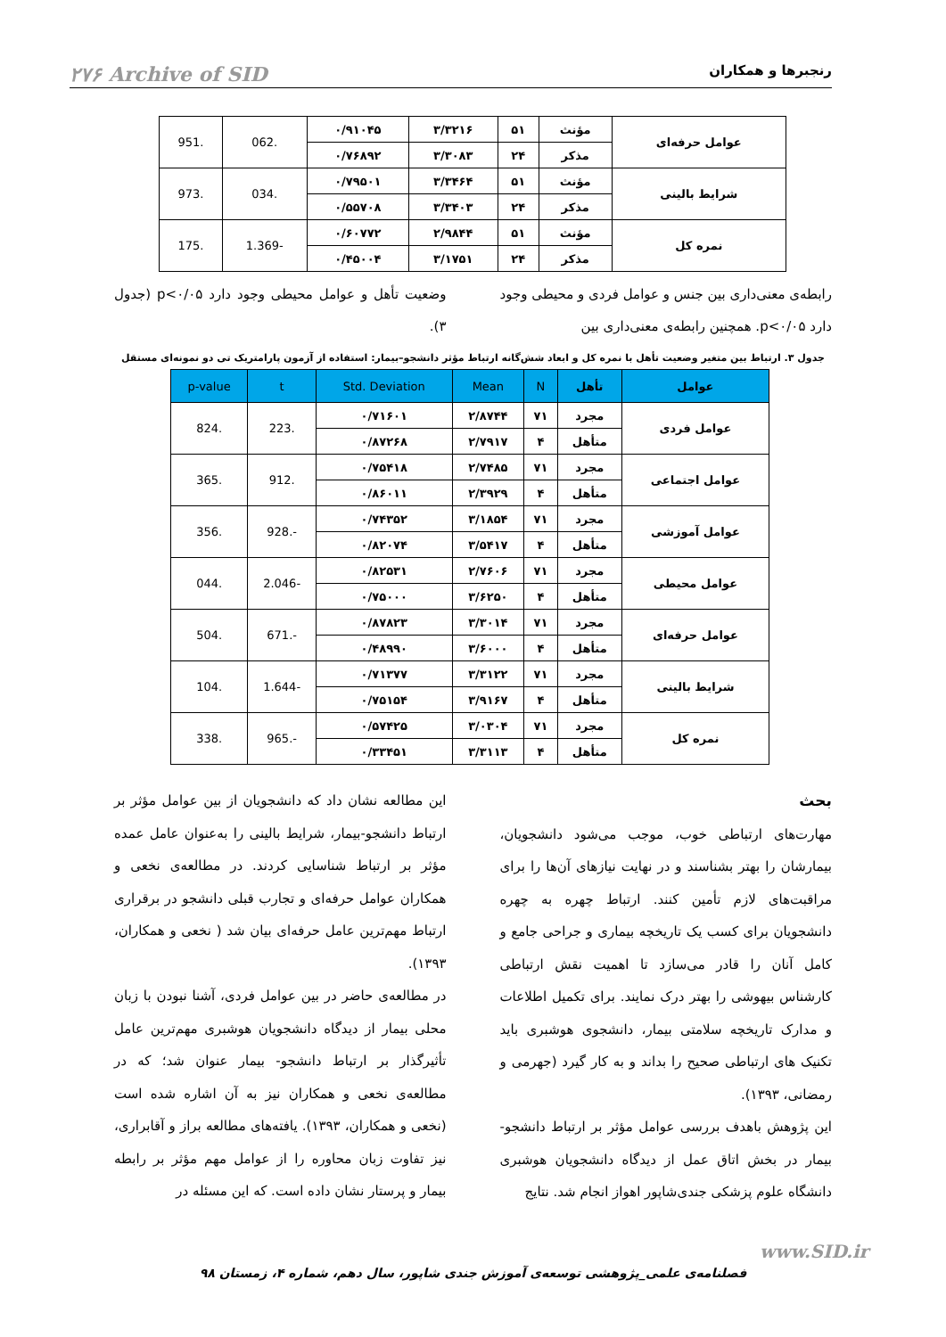رنجبرها و همکاران ۲۷۶ Archive of SID
| عوامل حرفه‌ای | مؤنث | ۵۱ | ۳/۳۲۱۶ | ۰/۹۱۰۴۵ | .062 | .951 |
| | مذکر | ۲۴ | ۳/۳۰۸۳ | ۰/۷۶۸۹۲ | | |
| شرایط بالینی | مؤنث | ۵۱ | ۳/۳۴۶۴ | ۰/۷۹۵۰۱ | .034 | .973 |
| | مذکر | ۲۴ | ۳/۳۴۰۳ | ۰/۵۵۷۰۸ | | |
| نمره کل | مؤنث | ۵۱ | ۲/۹۸۴۴ | ۰/۶۰۷۷۲ | -1.369 | .175 |
| | مذکر | ۲۴ | ۳/۱۷۵۱ | ۰/۴۵۰۰۴ | | |
رابطه‌ی معنی‌داری بین جنس و عوامل فردی و محیطی وجود دارد p<۰/۰۵. همچنین رابطه‌ی معنی‌داری بین
وضعیت تأهل و عوامل محیطی وجود دارد p<۰/۰۵ (جدول ۳).
جدول ۳. ارتباط بین متغیر وضعیت تأهل با نمره کل و ابعاد شش‌گانه ارتباط مؤثر دانشجو–بیمار: استفاده از آزمون پارامتریک تی دو نمونه‌ای مستقل
| عوامل | تأهل | N | Mean | Std. Deviation | t | p-value |
| --- | --- | --- | --- | --- | --- | --- |
| عوامل فردی | مجرد | ۷۱ | ۲/۸۷۴۴ | ۰/۷۱۶۰۱ | .223 | .824 |
| | متأهل | ۴ | ۲/۷۹۱۷ | ۰/۸۷۲۶۸ | | |
| عوامل اجتماعی | مجرد | ۷۱ | ۲/۷۴۸۵ | ۰/۷۵۴۱۸ | .912 | .365 |
| | متأهل | ۴ | ۲/۳۹۲۹ | ۰/۸۶۰۱۱ | | |
| عوامل آموزشی | مجرد | ۷۱ | ۳/۱۸۵۴ | ۰/۷۴۳۵۲ | -.928 | .356 |
| | متأهل | ۴ | ۳/۵۴۱۷ | ۰/۸۲۰۷۴ | | |
| عوامل محیطی | مجرد | ۷۱ | ۲/۷۶۰۶ | ۰/۸۲۵۳۱ | -2.046 | .044 |
| | متأهل | ۴ | ۳/۶۲۵۰ | ۰/۷۵۰۰۰ | | |
| عوامل حرفه‌ای | مجرد | ۷۱ | ۳/۳۰۱۴ | ۰/۸۷۸۲۳ | -.671 | .504 |
| | متأهل | ۴ | ۳/۶۰۰۰ | ۰/۴۸۹۹۰ | | |
| شرایط بالینی | مجرد | ۷۱ | ۳/۳۱۲۲ | ۰/۷۱۳۷۷ | -1.644 | .104 |
| | متأهل | ۴ | ۳/۹۱۶۷ | ۰/۷۵۱۵۴ | | |
| نمره کل | مجرد | ۷۱ | ۳/۰۳۰۴ | ۰/۵۷۴۲۵ | -.965 | .338 |
| | متأهل | ۴ | ۳/۳۱۱۳ | ۰/۳۳۴۵۱ | | |
بحث
مهارت‌های ارتباطی خوب، موجب می‌شود دانشجویان، بیمارشان را بهتر بشناسند و در نهایت نیازهای آن‌ها را برای مراقبت‌های لازم تأمین کنند. ارتباط چهره به چهره دانشجویان برای کسب یک تاریخچه بیماری و جراحی جامع و کامل آنان را قادر می‌سازد تا اهمیت نقش ارتباطی کارشناس بیهوشی را بهتر درک نمایند. برای تکمیل اطلاعات و مدارک تاریخچه سلامتی بیمار، دانشجوی هوشبری باید تکنیک های ارتباطی صحیح را بداند و به کار گیرد (جهرمی و رمضانی، ۱۳۹۳).
این پژوهش باهدف بررسی عوامل مؤثر بر ارتباط دانشجو-بیمار در بخش اتاق عمل از دیدگاه دانشجویان هوشبری دانشگاه علوم پزشکی جندی‌شاپور اهواز انجام شد. نتایج
این مطالعه نشان داد که دانشجویان از بین عوامل مؤثر بر ارتباط دانشجو-بیمار، شرایط بالینی را به‌عنوان عامل عمده مؤثر بر ارتباط شناسایی کردند. در مطالعه‌ی نخعی و همکاران عوامل حرفه‌ای و تجارب قبلی دانشجو در برقراری ارتباط مهم‌ترین عامل حرفه‌ای بیان شد ( نخعی و همکاران، ۱۳۹۳).
در مطالعه‌ی حاضر در بین عوامل فردی، آشنا نبودن با زبان محلی بیمار از دیدگاه دانشجویان هوشبری مهم‌ترین عامل تأثیرگذار بر ارتباط دانشجو- بیمار عنوان شد؛ که در مطالعه‌ی نخعی و همکاران نیز به آن اشاره شده است (نخعی و همکاران، ۱۳۹۳). یافته‌های مطالعه براز و آقابراری، نیز تفاوت زبان محاوره را از عوامل مهم مؤثر بر رابطه بیمار و پرستار نشان داده است. که این مسئله در
www.SID.ir
فصلنامه‌ی علمی_پژوهشی توسعه‌ی آموزش جندی شاپور، سال دهم، شماره ۴، زمستان ۹۸